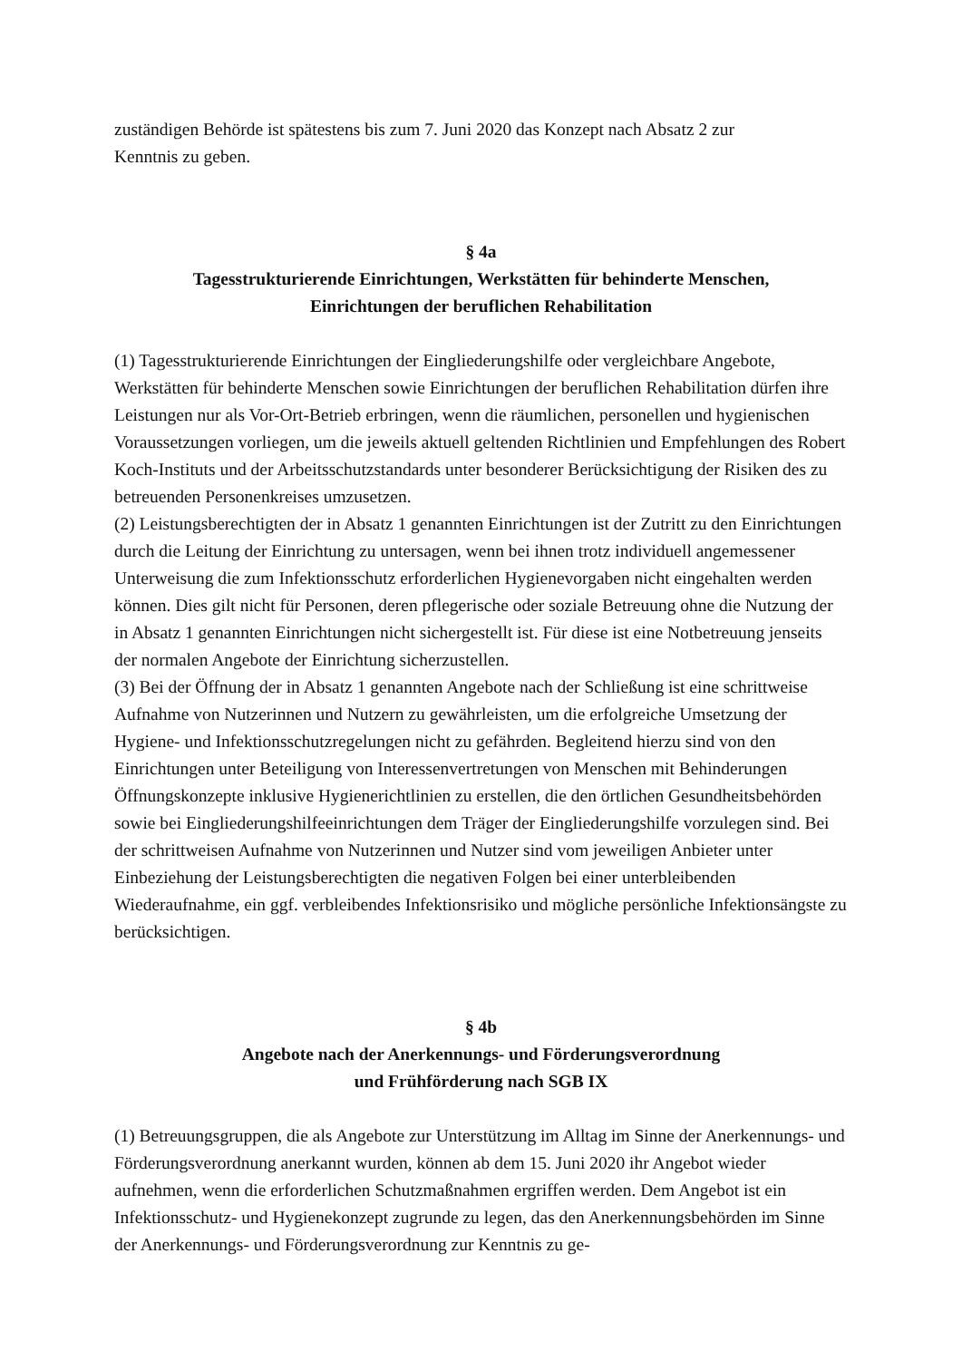zuständigen Behörde ist spätestens bis zum 7. Juni 2020 das Konzept nach Absatz 2 zur
Kenntnis zu geben.
§ 4a
Tagesstrukturierende Einrichtungen, Werkstätten für behinderte Menschen,
Einrichtungen der beruflichen Rehabilitation
(1) Tagesstrukturierende Einrichtungen der Eingliederungshilfe oder vergleichbare Angebote, Werkstätten für behinderte Menschen sowie Einrichtungen der beruflichen Rehabilitation dürfen ihre Leistungen nur als Vor-Ort-Betrieb erbringen, wenn die räumlichen, personellen und hygienischen Voraussetzungen vorliegen, um die jeweils aktuell geltenden Richtlinien und Empfehlungen des Robert Koch-Instituts und der Arbeitsschutzstandards unter besonderer Berücksichtigung der Risiken des zu betreuenden Personenkreises umzusetzen.
(2) Leistungsberechtigten der in Absatz 1 genannten Einrichtungen ist der Zutritt zu den Einrichtungen durch die Leitung der Einrichtung zu untersagen, wenn bei ihnen trotz individuell angemessener Unterweisung die zum Infektionsschutz erforderlichen Hygienevorgaben nicht eingehalten werden können. Dies gilt nicht für Personen, deren pflegerische oder soziale Betreuung ohne die Nutzung der in Absatz 1 genannten Einrichtungen nicht sichergestellt ist. Für diese ist eine Notbetreuung jenseits der normalen Angebote der Einrichtung sicherzustellen.
(3) Bei der Öffnung der in Absatz 1 genannten Angebote nach der Schließung ist eine schrittweise Aufnahme von Nutzerinnen und Nutzern zu gewährleisten, um die erfolgreiche Umsetzung der Hygiene- und Infektionsschutzregelungen nicht zu gefährden. Begleitend hierzu sind von den Einrichtungen unter Beteiligung von Interessenvertretungen von Menschen mit Behinderungen Öffnungskonzepte inklusive Hygienerichtlinien zu erstellen, die den örtlichen Gesundheitsbehörden sowie bei Eingliederungshilfeeinrichtungen dem Träger der Eingliederungshilfe vorzulegen sind. Bei der schrittweisen Aufnahme von Nutzerinnen und Nutzer sind vom jeweiligen Anbieter unter Einbeziehung der Leistungsberechtigten die negativen Folgen bei einer unterbleibenden Wiederaufnahme, ein ggf. verbleibendes Infektionsrisiko und mögliche persönliche Infektionsängste zu berücksichtigen.
§ 4b
Angebote nach der Anerkennungs- und Förderungsverordnung
und Frühförderung nach SGB IX
(1) Betreuungsgruppen, die als Angebote zur Unterstützung im Alltag im Sinne der Anerkennungs- und Förderungsverordnung anerkannt wurden, können ab dem 15. Juni 2020 ihr Angebot wieder aufnehmen, wenn die erforderlichen Schutzmaßnahmen ergriffen werden. Dem Angebot ist ein Infektionsschutz- und Hygienekonzept zugrunde zu legen, das den Anerkennungsbehörden im Sinne der Anerkennungs- und Förderungsverordnung zur Kenntnis zu ge-